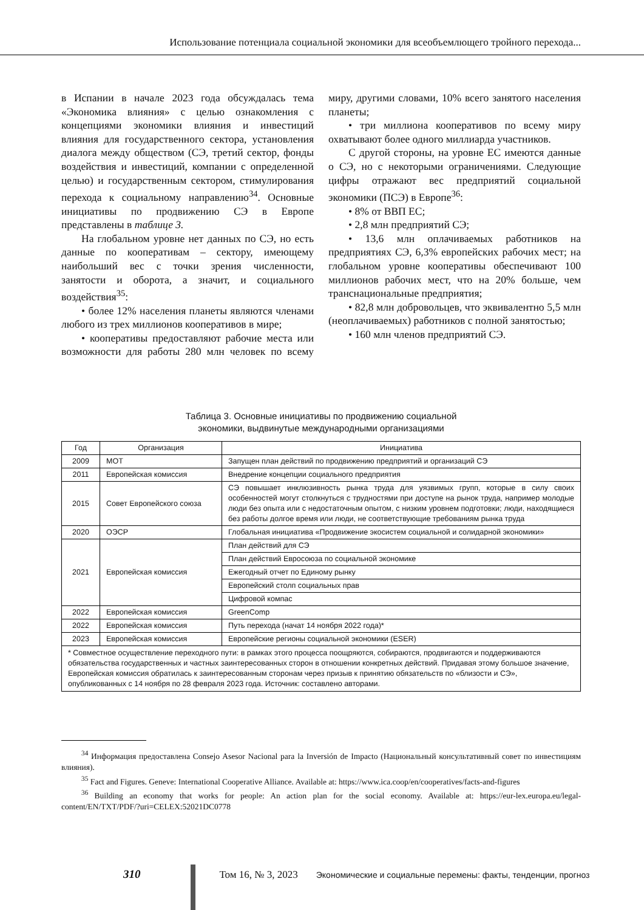Использование потенциала социальной экономики для всеобъемлющего тройного перехода...
в Испании в начале 2023 года обсуждалась тема «Экономика влияния» с целью ознакомления с концепциями экономики влияния и инвестиций влияния для государственного сектора, установления диалога между обществом (СЭ, третий сектор, фонды воздействия и инвестиций, компании с определенной целью) и государственным сектором, стимулирования перехода к социальному направлению<sup>34</sup>. Основные инициативы по продвижению СЭ в Европе представлены в таблице 3.
На глобальном уровне нет данных по СЭ, но есть данные по кооперативам – сектору, имеющему наибольший вес с точки зрения численности, занятости и оборота, а значит, и социального воздействия<sup>35</sup>:
• более 12% населения планеты являются членами любого из трех миллионов кооперативов в мире;
• кооперативы предоставляют рабочие места или возможности для работы 280 млн человек по всему миру, другими словами, 10% всего занятого населения планеты;
• три миллиона кооперативов по всему миру охватывают более одного миллиарда участников.
С другой стороны, на уровне ЕС имеются данные о СЭ, но с некоторыми ограничениями. Следующие цифры отражают вес предприятий социальной экономики (ПСЭ) в Европе<sup>36</sup>:
• 8% от ВВП ЕС;
• 2,8 млн предприятий СЭ;
• 13,6 млн оплачиваемых работников на предприятиях СЭ, 6,3% европейских рабочих мест; на глобальном уровне кооперативы обеспечивают 100 миллионов рабочих мест, что на 20% больше, чем транснациональные предприятия;
• 82,8 млн добровольцев, что эквивалентно 5,5 млн (неоплачиваемых) работников с полной занятостью;
• 160 млн членов предприятий СЭ.
Таблица 3. Основные инициативы по продвижению социальной
экономики, выдвинутые международными организациями
| Год | Организация | Инициатива |
| --- | --- | --- |
| 2009 | МОТ | Запущен план действий по продвижению предприятий и организаций СЭ |
| 2011 | Европейская комиссия | Внедрение концепции социального предприятия |
| 2015 | Совет Европейского союза | СЭ повышает инклюзивность рынка труда для уязвимых групп, которые в силу своих особенностей могут столкнуться с трудностями при доступе на рынок труда, например молодые люди без опыта или с недостаточным опытом, с низким уровнем подготовки; люди, находящиеся без работы долгое время или люди, не соответствующие требованиям рынка труда |
| 2020 | ОЭСР | Глобальная инициатива «Продвижение экосистем социальной и солидарной экономики» |
| 2021 | Европейская комиссия | План действий для СЭ |
| | | План действий Евросоюза по социальной экономике |
| | | Ежегодный отчет по Единому рынку |
| | | Европейский столп социальных прав |
| | | Цифровой компас |
| 2022 | Европейская комиссия | GreenComp |
| 2022 | Европейская комиссия | Путь перехода (начат 14 ноября 2022 года)* |
| 2023 | Европейская комиссия | Европейские регионы социальной экономики (ESER) |
| * Совместное осуществление переходного пути: в рамках этого процесса поощряются, собираются, продвигаются и поддерживаются обязательства государственных и частных заинтересованных сторон в отношении конкретных действий. Придавая этому большое значение, Европейская комиссия обратилась к заинтересованным сторонам через призыв к принятию обязательств по «близости и СЭ», опубликованных с 14 ноября по 28 февраля 2023 года. Источник: составлено авторами. | | |
<sup>34</sup> Информация предоставлена Consejo Asesor Nacional para la Inversión de Impacto (Национальный консультативный совет по инвестициям влияния).
<sup>35</sup> Fact and Figures. Geneve: International Cooperative Alliance. Available at: https://www.ica.coop/en/cooperatives/facts-and-figures
<sup>36</sup> Building an economy that works for people: An action plan for the social economy. Available at: https://eur-lex.europa.eu/legal-content/EN/TXT/PDF/?uri=CELEX:52021DC0778
310 Том 16, № 3, 2023 Экономические и социальные перемены: факты, тенденции, прогноз